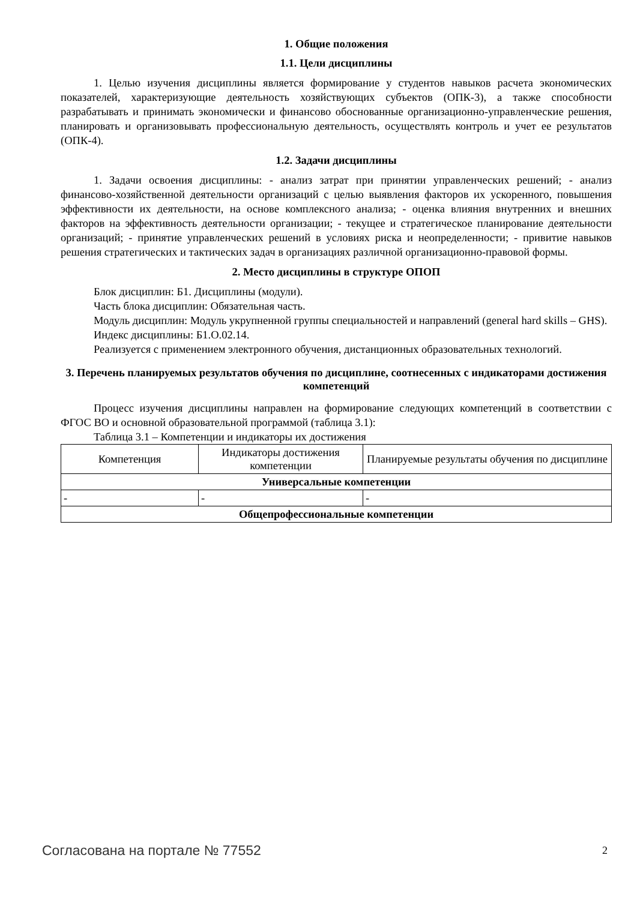1. Общие положения
1.1. Цели дисциплины
1. Целью изучения дисциплины является формирование у студентов навыков расчета экономических показателей, характеризующие деятельность хозяйствующих субъектов (ОПК-3), а также способности разрабатывать и принимать экономически и финансово обоснованные организационно-управленческие решения, планировать и организовывать профессиональную деятельность, осуществлять контроль и учет ее результатов (ОПК-4).
1.2. Задачи дисциплины
1. Задачи освоения дисциплины: - анализ затрат при принятии управленческих решений; - анализ финансово-хозяйственной деятельности организаций с целью выявления факторов их ускоренного, повышения эффективности их деятельности, на основе комплексного анализа; - оценка влияния внутренних и внешних факторов на эффективность деятельности организации; - текущее и стратегическое планирование деятельности организаций; - принятие управленческих решений в условиях риска и неопределенности; - привитие навыков решения стратегических и тактических задач в организациях различной организационно-правовой формы.
2. Место дисциплины в структуре ОПОП
Блок дисциплин: Б1. Дисциплины (модули).
Часть блока дисциплин: Обязательная часть.
Модуль дисциплин: Модуль укрупненной группы специальностей и направлений (general hard skills – GHS).
Индекс дисциплины: Б1.О.02.14.
Реализуется с применением электронного обучения, дистанционных образовательных технологий.
3. Перечень планируемых результатов обучения по дисциплине, соотнесенных с индикаторами достижения компетенций
Процесс изучения дисциплины направлен на формирование следующих компетенций в соответствии с ФГОС ВО и основной образовательной программой (таблица 3.1):
Таблица 3.1 – Компетенции и индикаторы их достижения
| Компетенция | Индикаторы достижения компетенции | Планируемые результаты обучения по дисциплине |
| Универсальные компетенции | | |
| - | - | - |
| Общепрофессиональные компетенции | | |
Согласована на портале № 77552 2